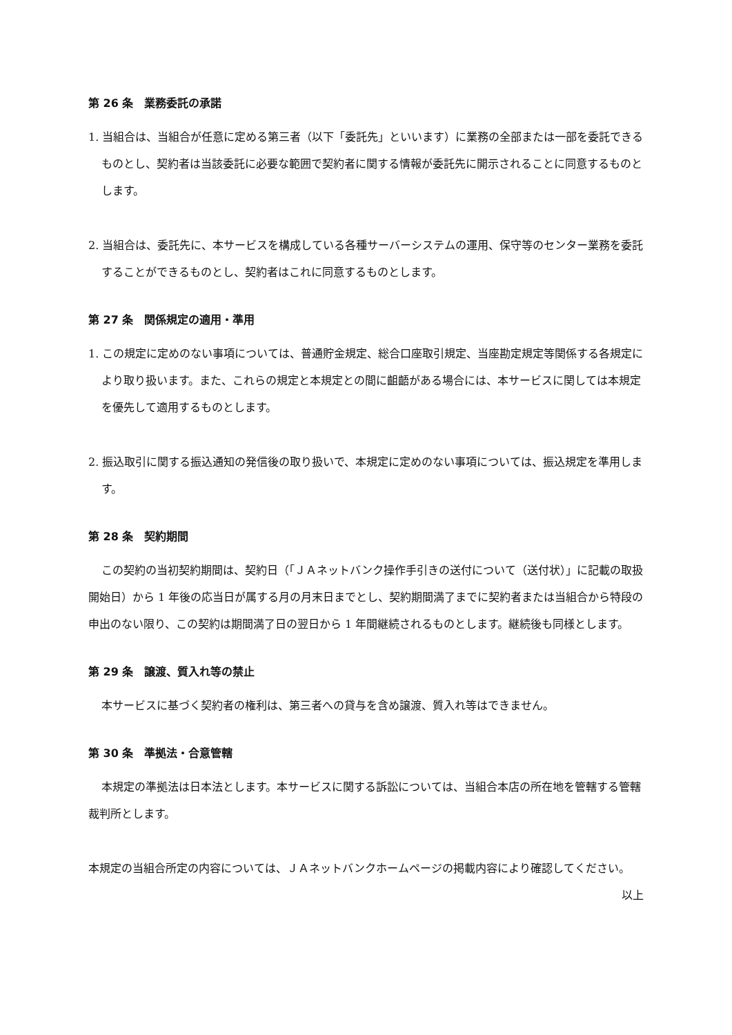第 26 条　業務委託の承諾
1. 当組合は、当組合が任意に定める第三者（以下「委託先」といいます）に業務の全部または一部を委託できるものとし、契約者は当該委託に必要な範囲で契約者に関する情報が委託先に開示されることに同意するものとします。
2. 当組合は、委託先に、本サービスを構成している各種サーバーシステムの運用、保守等のセンター業務を委託することができるものとし、契約者はこれに同意するものとします。
第 27 条　関係規定の適用・準用
1. この規定に定めのない事項については、普通貯金規定、総合口座取引規定、当座勘定規定等関係する各規定により取り扱います。また、これらの規定と本規定との間に齟齬がある場合には、本サービスに関しては本規定を優先して適用するものとします。
2. 振込取引に関する振込通知の発信後の取り扱いで、本規定に定めのない事項については、振込規定を準用します。
第 28 条　契約期間
この契約の当初契約期間は、契約日（「ＪＡネットバンク操作手引きの送付について（送付状）」に記載の取扱開始日）から 1 年後の応当日が属する月の月末日までとし、契約期間満了までに契約者または当組合から特段の申出のない限り、この契約は期間満了日の翌日から 1 年間継続されるものとします。継続後も同様とします。
第 29 条　譲渡、質入れ等の禁止
本サービスに基づく契約者の権利は、第三者への貸与を含め譲渡、質入れ等はできません。
第 30 条　準拠法・合意管轄
本規定の準拠法は日本法とします。本サービスに関する訴訟については、当組合本店の所在地を管轄する管轄裁判所とします。
本規定の当組合所定の内容については、ＪＡネットバンクホームページの掲載内容により確認してください。
以上